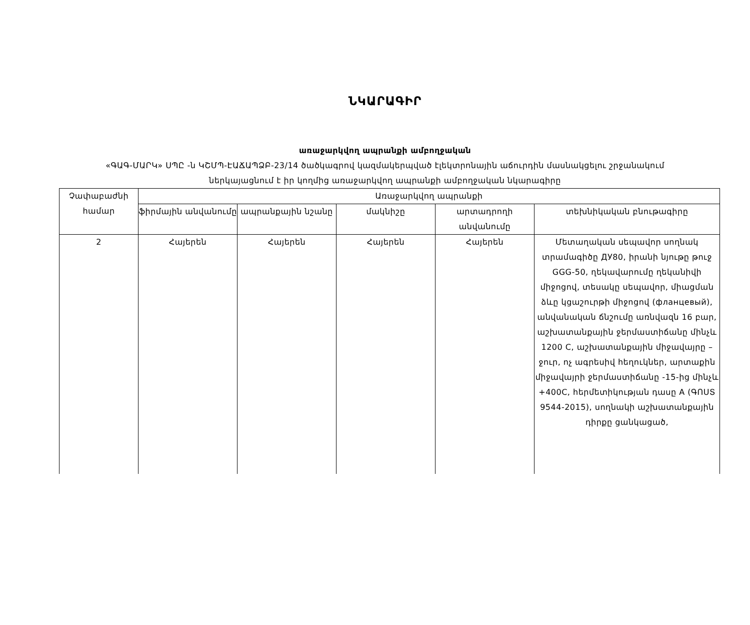ՆԿԱՐԱԳԻՐ
առաջարկվող ապրանքի ամբողջական
«ԳԱԳ-ՄԱՐԿ» ՍՊԸ -ն ԿՇՄՊ-ԷԱՃԱՊՁԲ-23/14 ծածկագրով կազմակերպված էլեկտրոնային աճուրդին մասնակցելու շրջանակում
ներկայացնում է իր կողմից առաջարկվող ապրանքի ամբողջական նկարագիրը
| Չափաբաժնի համար | Առաջարկվող ապրանքի | | | | |
| --- | --- | --- | --- | --- | --- |
| | ֆիրմային անվանումը | ապրանքային նշանը | մակնիշը | արտադրողի անվանումը | տեխնիկական բնութագիրը |
| 2 | Հայերեն | Հայերեն | Հայերեն | Հայերեն | Մետաղական սեպավոր սողնակ տրամագիծը ДУ80, իրանի նյութը թուջ GGG-50, ղեկավարումը ղեկանիվի միջոցով, տեսակը սեպավոր, միացման ձևը կցաշուրթի միջոցով (фланцевый), անվանական ճնշումը առնվազն 16 բար, աշխատանքային ջերմաստիճանը մինչև 1200 C, աշխատանքային միջավայրը – ջուր, ոչ ագրեսիվ հեղուկներ, արտաքին միջավայրի ջերմաստիճանը -15-ից մինչև +400C, հերմետիկության դասը A (ԳՈՍՏ 9544-2015), սողնակի աշխատանքային դիրքը ցանկացած, |